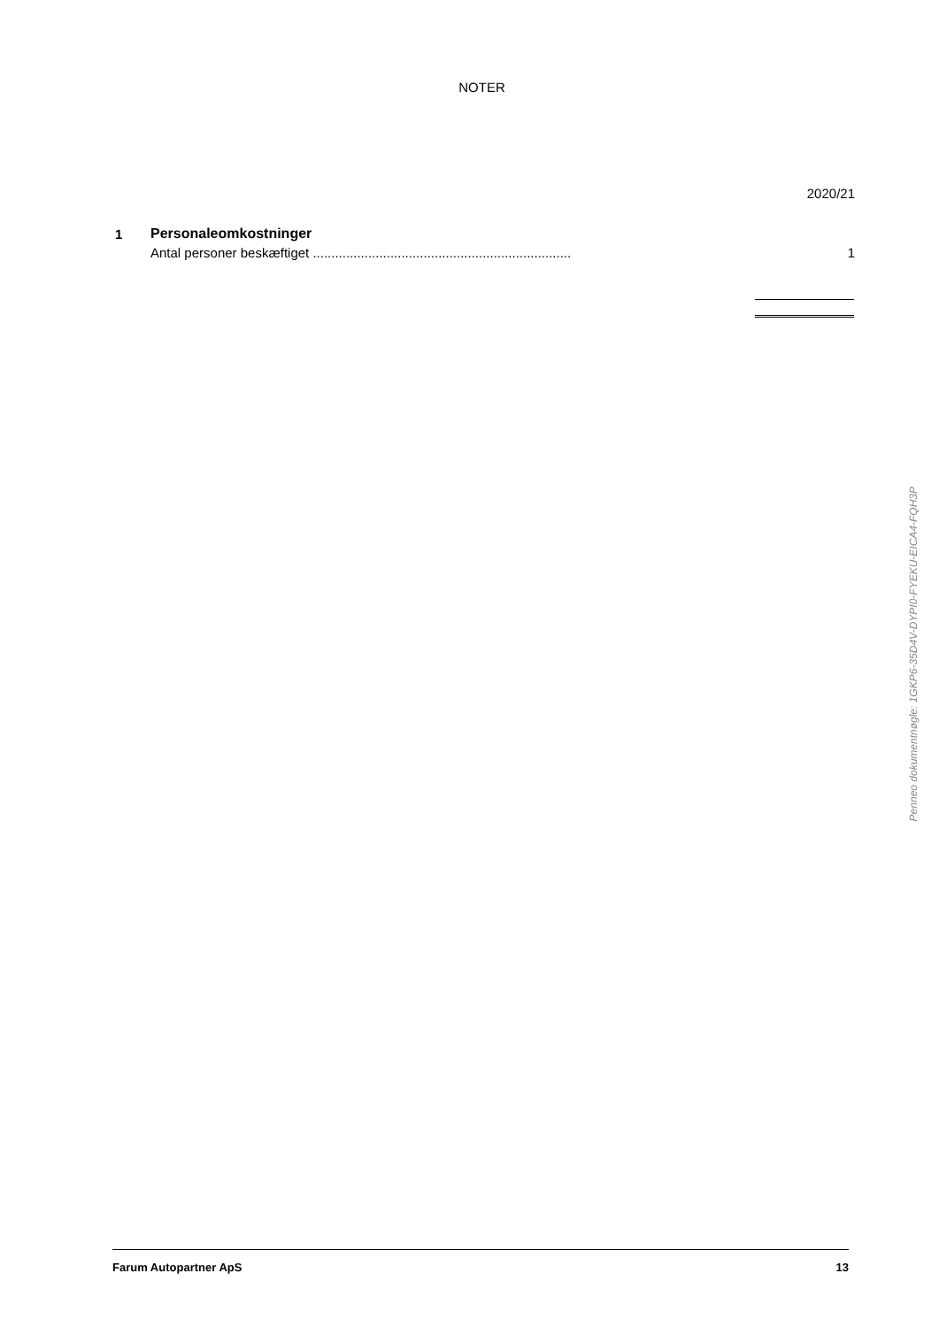NOTER
| | | 2020/21 |
| 1 | Personaleomkostninger | |
| | Antal personer beskæftiget ...................................................................... | 1 |
Penneo dokumentnøgle: 1GKP6-35D4V-DYPI0-FYEKU-EICA4-FQH3P
Farum Autopartner ApS 13